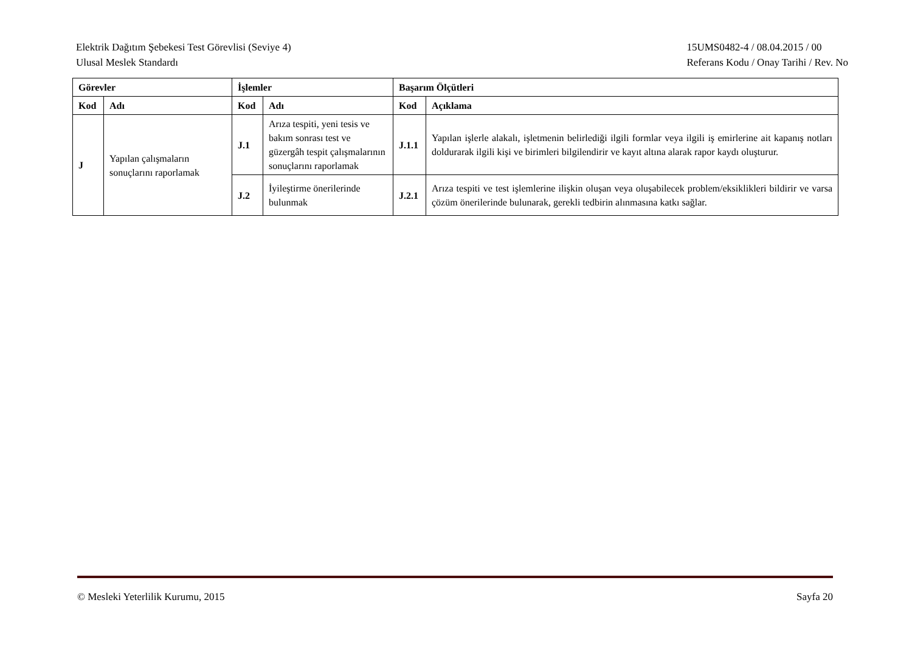Elektrik Dağıtım Şebekesi Test Görevlisi (Seviye 4)
Ulusal Meslek Standardı
15UMS0482-4 / 08.04.2015 / 00
Referans Kodu / Onay Tarihi / Rev. No
| Görevler | | İşlemler | | Başarım Ölçütleri | |
| --- | --- | --- | --- | --- | --- |
| Kod | Adı | Kod | Adı | Kod | Açıklama |
| J | Yapılan çalışmaların sonuçlarını raporlamak | J.1 | Arıza tespiti, yeni tesis ve bakım sonrası test ve güzergâh tespit çalışmalarının sonuçlarını raporlamak | J.1.1 | Yapılan işlerle alakalı, işletmenin belirlediği ilgili formlar veya ilgili iş emirlerine ait kapanış notları doldurarak ilgili kişi ve birimleri bilgilendirir ve kayıt altına alarak rapor kaydı oluşturur. |
| | | J.2 | İyileştirme önerilerinde bulunmak | J.2.1 | Arıza tespiti ve test işlemlerine ilişkin oluşan veya oluşabilecek problem/eksiklikleri bildirir ve varsa çözüm önerilerinde bulunarak, gerekli tedbirin alınmasına katkı sağlar. |
© Mesleki Yeterlilik Kurumu, 2015
Sayfa 20